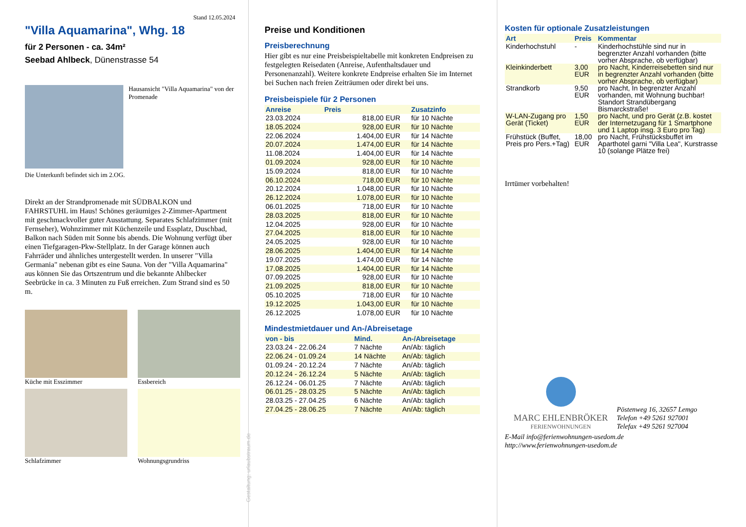Stand 12.05.2024
"Villa Aquamarina", Whg. 18
für 2 Personen - ca. 34m²
Seebad Ahlbeck, Dünenstrasse 54
Hausansicht "Villa Aquamarina" von der Promenade
Die Unterkunft befindet sich im 2.OG.
Direkt an der Strandpromenade mit SÜDBALKON und FAHRSTUHL im Haus! Schönes geräumiges 2-Zimmer-Apartment mit geschmackvoller guter Ausstattung. Separates Schlafzimmer (mit Fernseher), Wohnzimmer mit Küchenzeile und Essplatz, Duschbad, Balkon nach Süden mit Sonne bis abends. Die Wohnung verfügt über einen Tiefgaragen-Pkw-Stellplatz. In der Garage können auch Fahrräder und ähnliches untergestellt werden. In unserer "Villa Germania" nebenan gibt es eine Sauna. Von der "Villa Aquamarina" aus können Sie das Ortszentrum und die bekannte Ahlbecker Seebrücke in ca. 3 Minuten zu Fuß erreichen. Zum Strand sind es 50 m.
Küche mit Esszimmer
Essbereich
Schlafzimmer
Wohnungsgrundriss
Gestaltung: urlaubstraum.de
Preise und Konditionen
Preisberechnung
Hier gibt es nur eine Preisbeispieltabelle mit konkreten Endpreisen zu festgelegten Reisedaten (Anreise, Aufenthaltsdauer und Personenanzahl). Weitere konkrete Endpreise erhalten Sie im Internet bei Suchen nach freien Zeiträumen oder direkt bei uns.
Preisbeispiele für 2 Personen
| Anreise | Preis | Zusatzinfo |
| --- | --- | --- |
| 23.03.2024 | 818,00 EUR | für 10 Nächte |
| 18.05.2024 | 928,00 EUR | für 10 Nächte |
| 22.06.2024 | 1.404,00 EUR | für 14 Nächte |
| 20.07.2024 | 1.474,00 EUR | für 14 Nächte |
| 11.08.2024 | 1.404,00 EUR | für 14 Nächte |
| 01.09.2024 | 928,00 EUR | für 10 Nächte |
| 15.09.2024 | 818,00 EUR | für 10 Nächte |
| 06.10.2024 | 718,00 EUR | für 10 Nächte |
| 20.12.2024 | 1.048,00 EUR | für 10 Nächte |
| 26.12.2024 | 1.078,00 EUR | für 10 Nächte |
| 06.01.2025 | 718,00 EUR | für 10 Nächte |
| 28.03.2025 | 818,00 EUR | für 10 Nächte |
| 12.04.2025 | 928,00 EUR | für 10 Nächte |
| 27.04.2025 | 818,00 EUR | für 10 Nächte |
| 24.05.2025 | 928,00 EUR | für 10 Nächte |
| 28.06.2025 | 1.404,00 EUR | für 14 Nächte |
| 19.07.2025 | 1.474,00 EUR | für 14 Nächte |
| 17.08.2025 | 1.404,00 EUR | für 14 Nächte |
| 07.09.2025 | 928,00 EUR | für 10 Nächte |
| 21.09.2025 | 818,00 EUR | für 10 Nächte |
| 05.10.2025 | 718,00 EUR | für 10 Nächte |
| 19.12.2025 | 1.043,00 EUR | für 10 Nächte |
| 26.12.2025 | 1.078,00 EUR | für 10 Nächte |
Mindestmietdauer und An-/Abreisetage
| von - bis | Mind. | An-/Abreisetage |
| --- | --- | --- |
| 23.03.24 - 22.06.24 | 7 Nächte | An/Ab: täglich |
| 22.06.24 - 01.09.24 | 14 Nächte | An/Ab: täglich |
| 01.09.24 - 20.12.24 | 7 Nächte | An/Ab: täglich |
| 20.12.24 - 26.12.24 | 5 Nächte | An/Ab: täglich |
| 26.12.24 - 06.01.25 | 7 Nächte | An/Ab: täglich |
| 06.01.25 - 28.03.25 | 5 Nächte | An/Ab: täglich |
| 28.03.25 - 27.04.25 | 6 Nächte | An/Ab: täglich |
| 27.04.25 - 28.06.25 | 7 Nächte | An/Ab: täglich |
Kosten für optionale Zusatzleistungen
| Art | Preis | Kommentar |
| --- | --- | --- |
| Kinderhochstuhl | - | Kinderhochstühle sind nur in begrenzter Anzahl vorhanden (bitte vorher Absprache, ob verfügbar) |
| Kleinkinderbett | 3,00 EUR | pro Nacht, Kinderreisebetten sind nur in begrenzter Anzahl vorhanden (bitte vorher Absprache, ob verfügbar) |
| Strandkorb | 9,50 EUR | pro Nacht, In begrenzter Anzahl vorhanden, mit Wohnung buchbar! Standort Strandübergang Bismarckstraße! |
| W-LAN-Zugang pro Gerät (Ticket) | 1,50 EUR | pro Nacht, und pro Gerät (z.B. kostet der Internetzugang für 1 Smartphone und 1 Laptop insg. 3 Euro pro Tag) |
| Frühstück (Buffet, Preis pro Pers.+Tag) | 18,00 EUR | pro Nacht, Frühstücksbuffet im Aparthotel garni "Villa Lea", Kurstrasse 10 (solange Plätze frei) |
Irrtümer vorbehalten!
MARC EHLENBRÖKER
FERIENWOHNUNGEN
Pöstenweg 16, 32657 Lemgo
Telefon +49 5261 927001
Telefax +49 5261 927004
E-Mail info@ferienwohnungen-usedom.de
http://www.ferienwohnungen-usedom.de